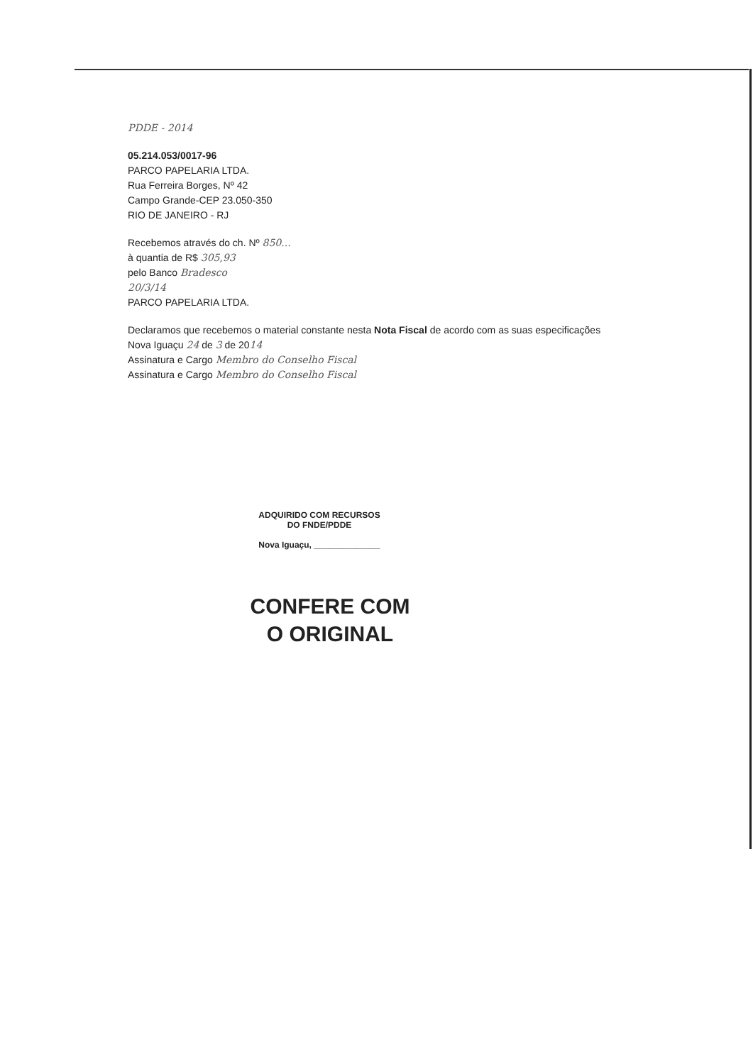PDDE - 2014
05.214.053/0017-96
PARCO PAPELARIA LTDA.
Rua Ferreira Borges, Nº 42
Campo Grande-CEP 23.050-350
RIO DE JANEIRO - RJ
Recebemos através do ch. Nº 850...
à quantia de R$ 305,93
pelo Banco Bradesco
20/3/14
PARCO PAPELARIA LTDA.
Declaramos que recebemos o material constante nesta Nota Fiscal de acordo com as suas especificações
Nova Iguaçu 24 de 3 de 2014
Assinatura e Cargo Membro do Conselho Fiscal
Assinatura e Cargo Membro do Conselho Fiscal
ADQUIRIDO COM RECURSOS
DO FNDE/PDDE
Nova Iguaçu, ______________
CONFERE COM
O ORIGINAL